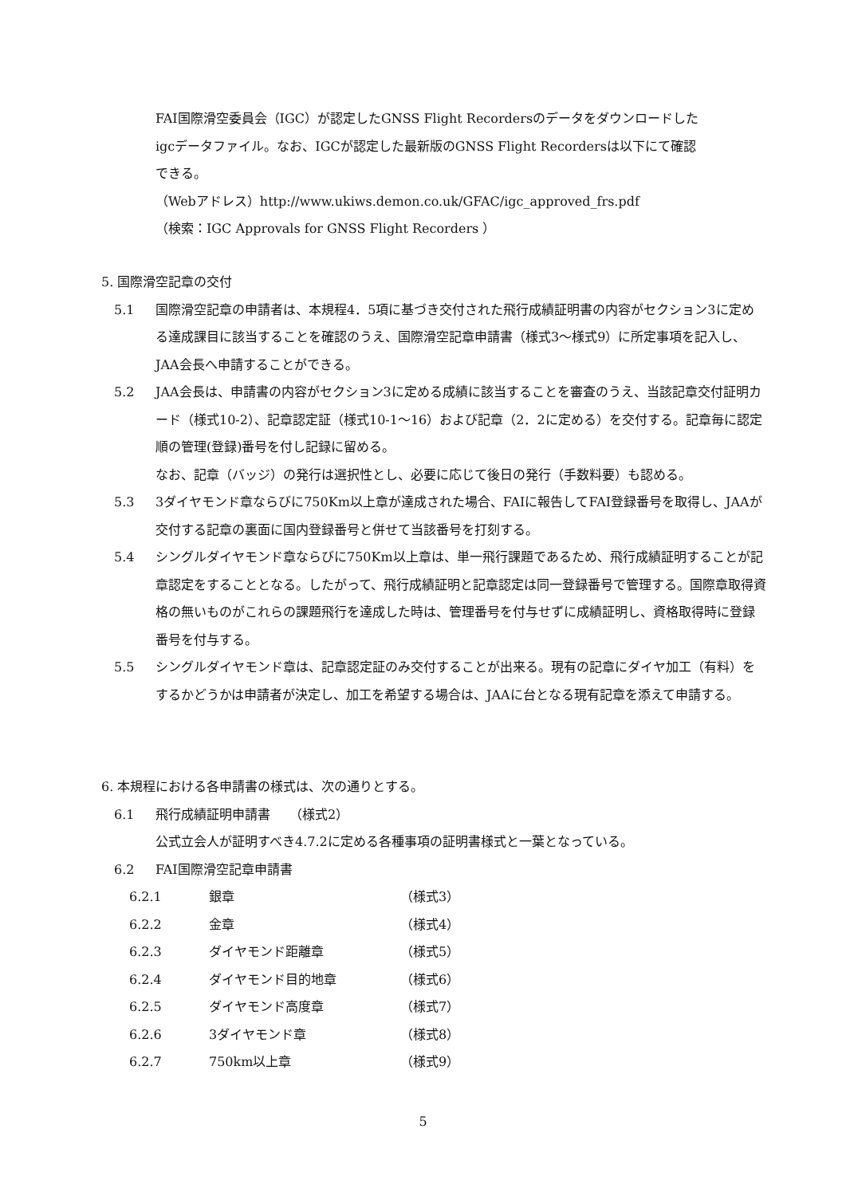FAI国際滑空委員会（IGC）が認定したGNSS Flight Recordersのデータをダウンロードした
igcデータファイル。なお、IGCが認定した最新版のGNSS Flight Recordersは以下にて確認
できる。
（Webアドレス）http://www.ukiws.demon.co.uk/GFAC/igc_approved_frs.pdf
（検索：IGC Approvals for GNSS Flight Recorders ）
5. 国際滑空記章の交付
5.1 国際滑空記章の申請者は、本規程4．5項に基づき交付された飛行成績証明書の内容がセクション3に定める達成課目に該当することを確認のうえ、国際滑空記章申請書（様式3～様式9）に所定事項を記入し、JAA会長へ申請することができる。
5.2 JAA会長は、申請書の内容がセクション3に定める成績に該当することを審査のうえ、当該記章交付証明カード（様式10-2）、記章認定証（様式10-1～16）および記章（2．2に定める）を交付する。記章毎に認定順の管理(登録)番号を付し記録に留める。
なお、記章（バッジ）の発行は選択性とし、必要に応じて後日の発行（手数料要）も認める。
5.3 3ダイヤモンド章ならびに750Km以上章が達成された場合、FAIに報告してFAI登録番号を取得し、JAAが交付する記章の裏面に国内登録番号と併せて当該番号を打刻する。
5.4 シングルダイヤモンド章ならびに750Km以上章は、単一飛行課題であるため、飛行成績証明することが記章認定をすることとなる。したがって、飛行成績証明と記章認定は同一登録番号で管理する。国際章取得資格の無いものがこれらの課題飛行を達成した時は、管理番号を付与せずに成績証明し、資格取得時に登録番号を付与する。
5.5 シングルダイヤモンド章は、記章認定証のみ交付することが出来る。現有の記章にダイヤ加工（有料）をするかどうかは申請者が決定し、加工を希望する場合は、JAAに台となる現有記章を添えて申請する。
6. 本規程における各申請書の様式は、次の通りとする。
6.1 飛行成績証明申請書　　（様式2）
公式立会人が証明すべき4.7.2に定める各種事項の証明書様式と一葉となっている。
6.2 FAI国際滑空記章申請書
6.2.1 銀章 （様式3）
6.2.2 金章 （様式4）
6.2.3 ダイヤモンド距離章 （様式5）
6.2.4 ダイヤモンド目的地章 （様式6）
6.2.5 ダイヤモンド高度章 （様式7）
6.2.6 3ダイヤモンド章 （様式8）
6.2.7 750km以上章 （様式9）
5